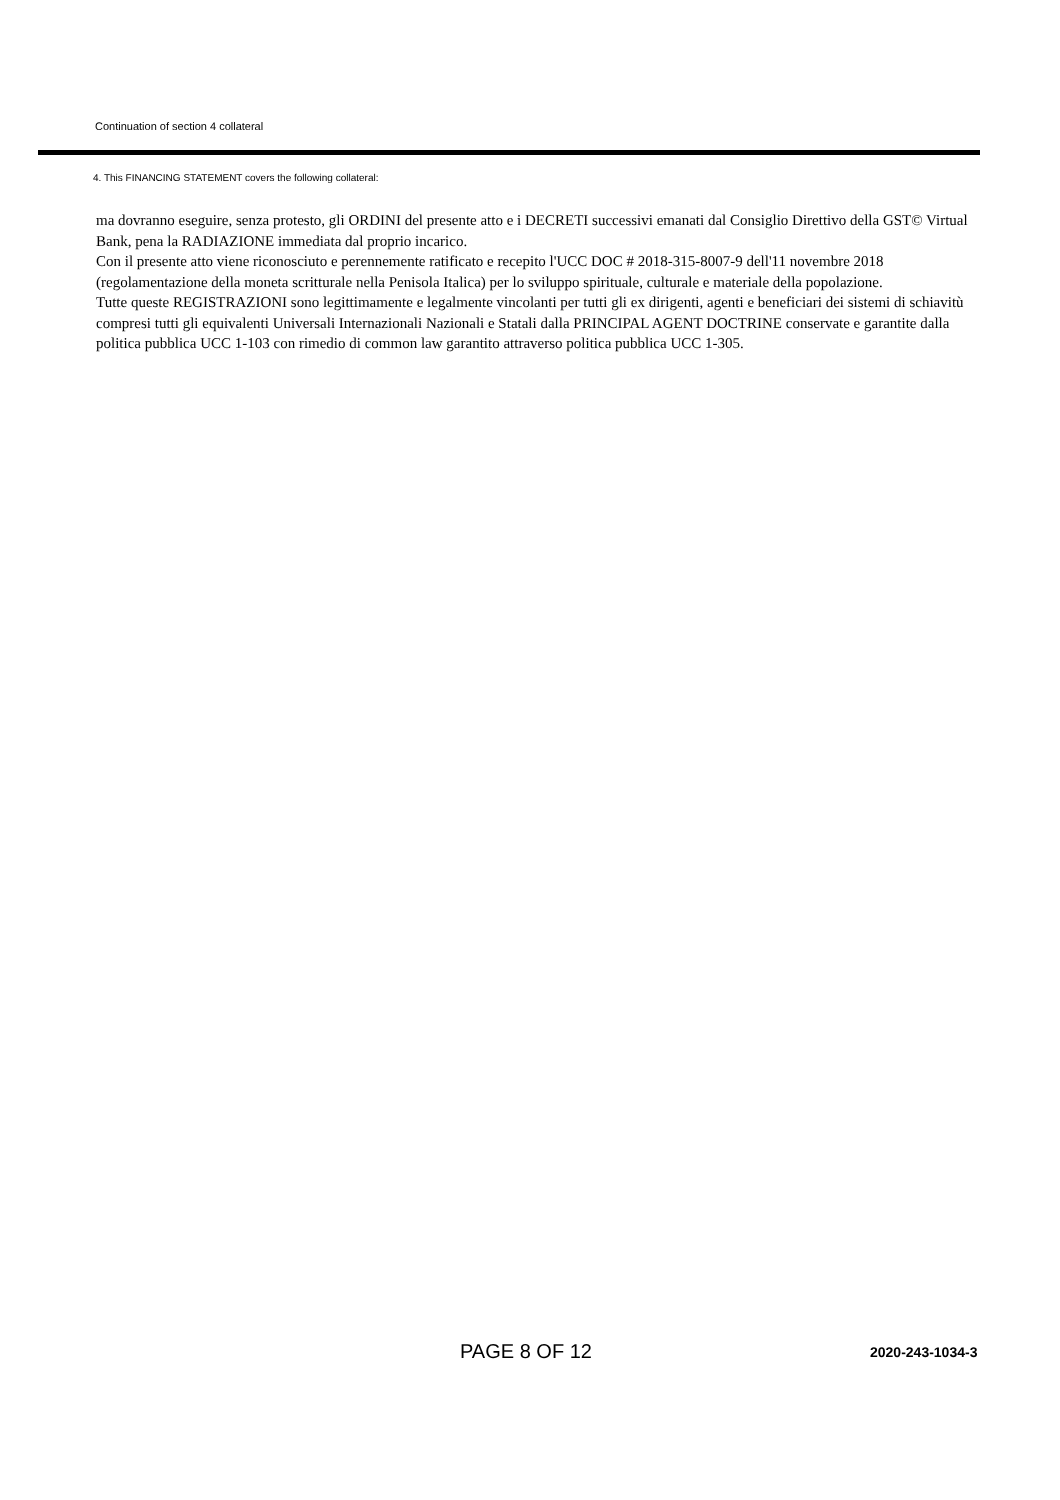Continuation of section 4 collateral
4. This FINANCING STATEMENT covers the following collateral:
ma dovranno eseguire, senza protesto, gli ORDINI del presente atto e i DECRETI successivi emanati dal Consiglio Direttivo della GST© Virtual Bank, pena la RADIAZIONE immediata dal proprio incarico.
Con il presente atto viene riconosciuto e perennemente ratificato e recepito l'UCC DOC # 2018-315-8007-9 dell'11 novembre 2018 (regolamentazione della moneta scritturale nella Penisola Italica) per lo sviluppo spirituale, culturale e materiale della popolazione.
Tutte queste REGISTRAZIONI sono legittimamente e legalmente vincolanti per tutti gli ex dirigenti, agenti e beneficiari dei sistemi di schiavitù compresi tutti gli equivalenti Universali Internazionali Nazionali e Statali dalla PRINCIPAL AGENT DOCTRINE conservate e garantite dalla politica pubblica UCC 1-103 con rimedio di common law garantito attraverso politica pubblica UCC 1-305.
PAGE 8 OF 12 2020-243-1034-3